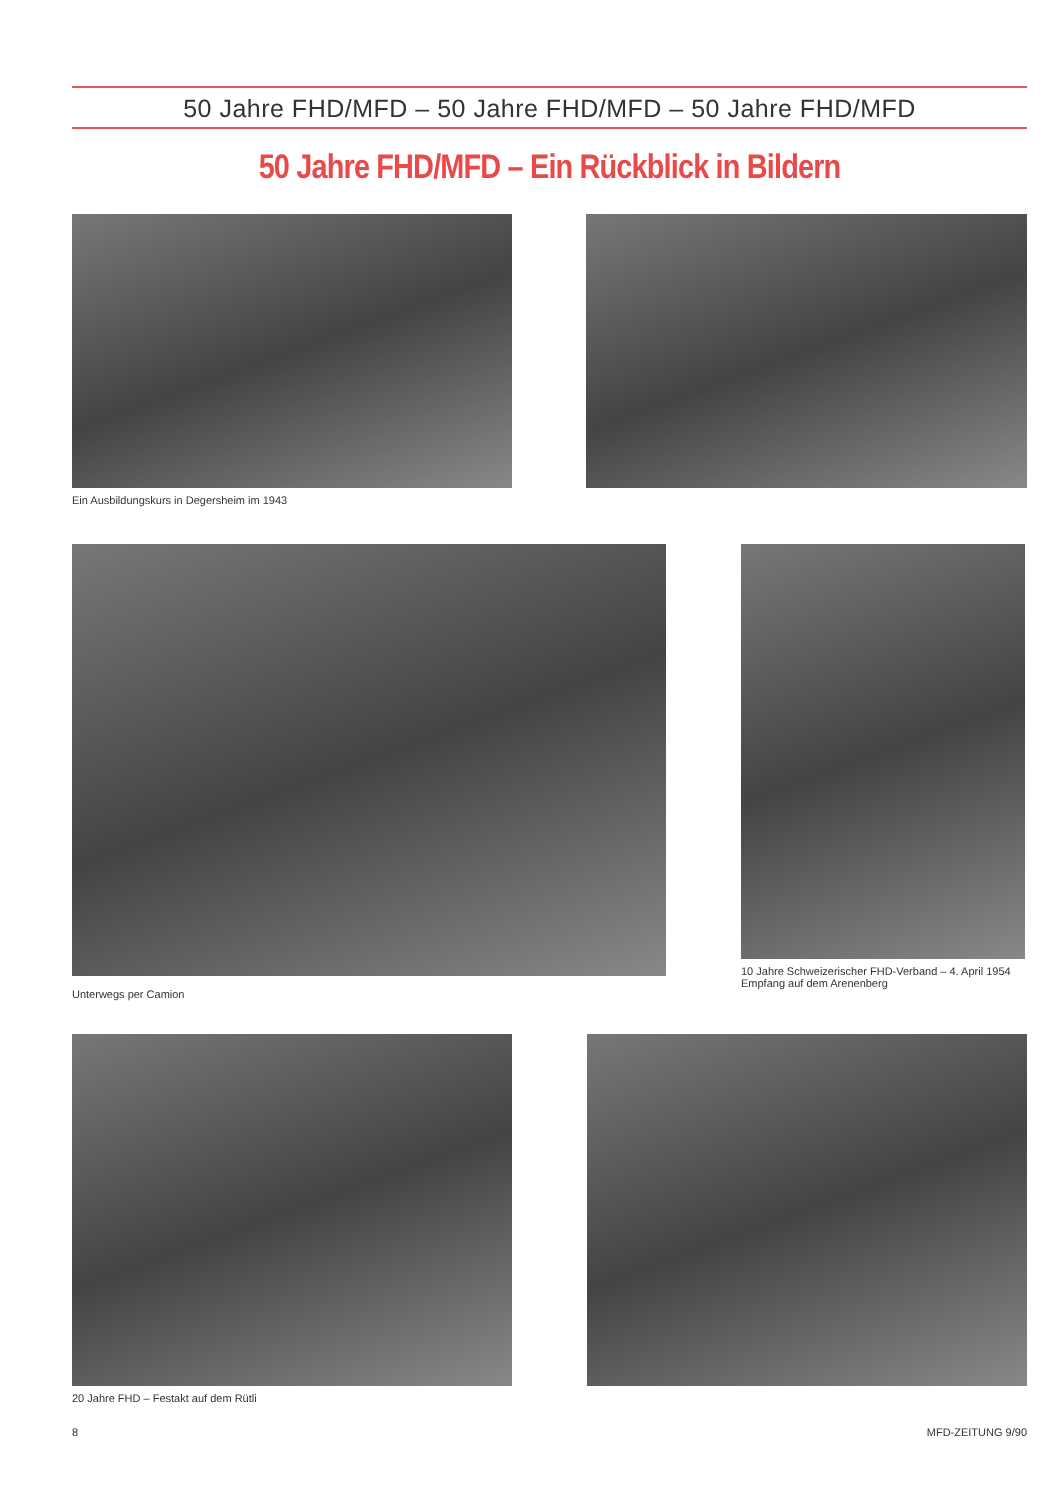50 Jahre FHD/MFD – 50 Jahre FHD/MFD – 50 Jahre FHD/MFD
50 Jahre FHD/MFD – Ein Rückblick in Bildern
Ein Ausbildungskurs in Degersheim im 1943
Unterwegs per Camion
10 Jahre Schweizerischer FHD-Verband – 4. April 1954 Empfang auf dem Arenenberg
20 Jahre FHD – Festakt auf dem Rütli
8 MFD-ZEITUNG 9/90